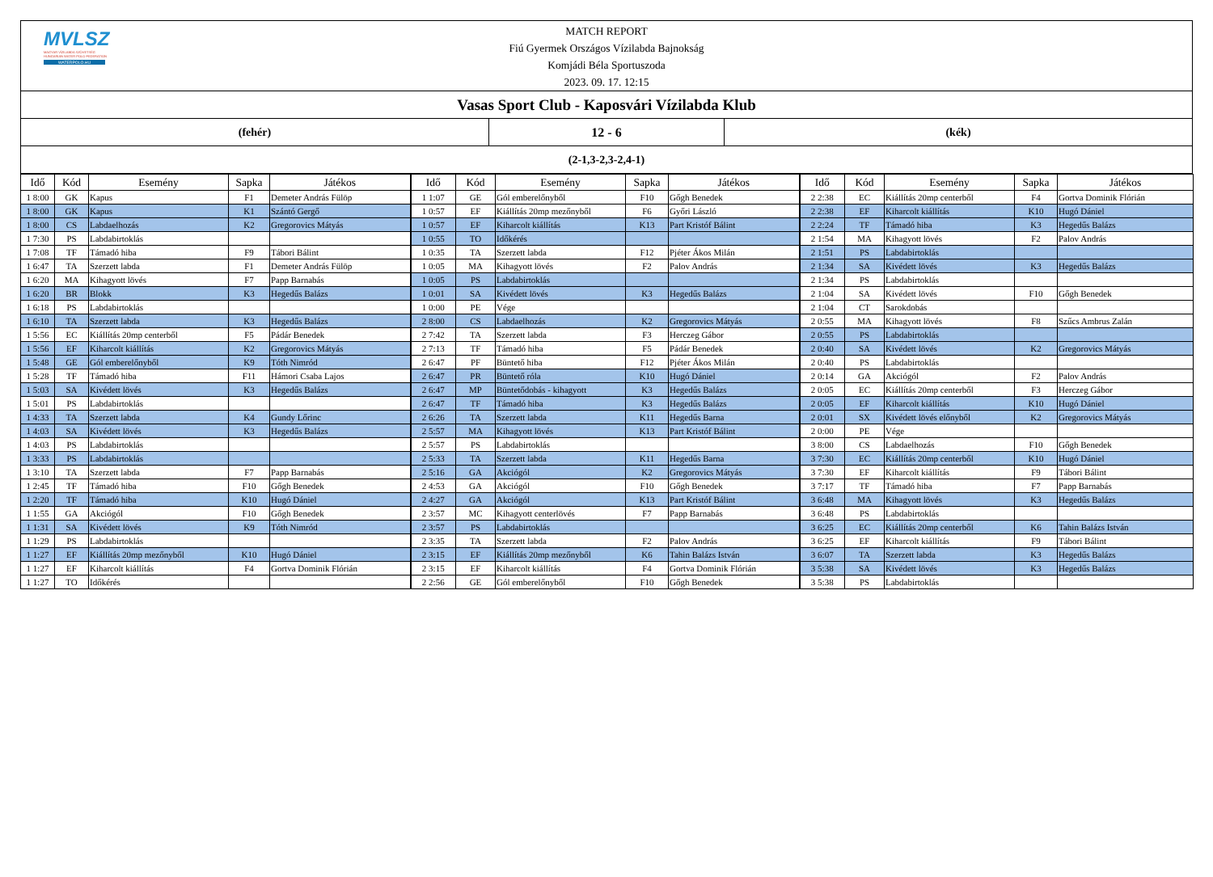MVLSZ
MAGYAR VÍZILABDA SZÖVETSÉG
HUNGARIAN WATER POLO FEDERATION
WATERPOLO.HU
MATCH REPORT
Fiú Gyermek Országos Vízilabda Bajnokság
Komjádi Béla Sportuszoda
2023. 09. 17. 12:15
Vasas Sport Club - Kaposvári Vízilabda Klub
(fehér) 12 - 6 (kék)
(2-1,3-2,3-2,4-1)
| Idő | Kód | Esemény | Sapka | Játékos | Idő | Kód | Esemény | Sapka | Játékos | Idő | Kód | Esemény | Sapka | Játékos |
| --- | --- | --- | --- | --- | --- | --- | --- | --- | --- | --- | --- | --- | --- | --- |
| 1 8:00 | GK | Kapus | F1 | Demeter András Fülöp | 1 1:07 | GE | Gól emberelőnyből | F10 | Gőgh Benedek | 2 2:38 | EC | Kiállítás 20mp centerből | F4 | Gortva Dominik Flórián |
| 1 8:00 | GK | Kapus | K1 | Szántó Gergő | 1 0:57 | EF | Kiállítás 20mp mezőnyből | F6 | Győri László | 2 2:38 | EF | Kiharcolt kiállítás | K10 | Hugó Dániel |
| 1 8:00 | CS | Labdaelhozás | K2 | Gregorovics Mátyás | 1 0:57 | EF | Kiharcolt kiállítás | K13 | Part Kristóf Bálint | 2 2:24 | TF | Támadó hiba | K3 | Hegedűs Balázs |
| 1 7:30 | PS | Labdabirtoklás | | | 1 0:55 | TO | Időkérés | | | 2 1:54 | MA | Kihagyott lövés | F2 | Palov András |
| 1 7:08 | TF | Támadó hiba | F9 | Tábori Bálint | 1 0:35 | TA | Szerzett labda | F12 | Pjéter Ákos Milán | 2 1:51 | PS | Labdabirtoklás | | |
| 1 6:47 | TA | Szerzett labda | F1 | Demeter András Fülöp | 1 0:05 | MA | Kihagyott lövés | F2 | Palov András | 2 1:34 | SA | Kivédett lövés | K3 | Hegedűs Balázs |
| 1 6:20 | MA | Kihagyott lövés | F7 | Papp Barnabás | 1 0:05 | PS | Labdabirtoklás | | | 2 1:34 | PS | Labdabirtoklás | | |
| 1 6:20 | BR | Blokk | K3 | Hegedűs Balázs | 1 0:01 | SA | Kivédett lövés | K3 | Hegedűs Balázs | 2 1:04 | SA | Kivédett lövés | F10 | Gőgh Benedek |
| 1 6:18 | PS | Labdabirtoklás | | | 1 0:00 | PE | Vége | | | 2 1:04 | CT | Sarokdobás | | |
| 1 6:10 | TA | Szerzett labda | K3 | Hegedűs Balázs | 2 8:00 | CS | Labdaelhozás | K2 | Gregorovics Mátyás | 2 0:55 | MA | Kihagyott lövés | F8 | Szűcs Ambrus Zalán |
| 1 5:56 | EC | Kiállítás 20mp centerből | F5 | Pádár Benedek | 2 7:42 | TA | Szerzett labda | F3 | Herczeg Gábor | 2 0:55 | PS | Labdabirtoklás | | |
| 1 5:56 | EF | Kiharcolt kiállítás | K2 | Gregorovics Mátyás | 2 7:13 | TF | Támadó hiba | F5 | Pádár Benedek | 2 0:40 | SA | Kivédett lövés | K2 | Gregorovics Mátyás |
| 1 5:48 | GE | Gól emberelőnyből | K9 | Tóth Nimród | 2 6:47 | PF | Büntető hiba | F12 | Pjéter Ákos Milán | 2 0:40 | PS | Labdabirtoklás | | |
| 1 5:28 | TF | Támadó hiba | F11 | Hámori Csaba Lajos | 2 6:47 | PR | Büntető róla | K10 | Hugó Dániel | 2 0:14 | GA | Akciógól | F2 | Palov András |
| 1 5:03 | SA | Kivédett lövés | K3 | Hegedűs Balázs | 2 6:47 | MP | Büntetődobás - kihagyott | K3 | Hegedűs Balázs | 2 0:05 | EC | Kiállítás 20mp centerből | F3 | Herczeg Gábor |
| 1 5:01 | PS | Labdabirtoklás | | | 2 6:47 | TF | Támadó hiba | K3 | Hegedűs Balázs | 2 0:05 | EF | Kiharcolt kiállítás | K10 | Hugó Dániel |
| 1 4:33 | TA | Szerzett labda | K4 | Gundy Lőrinc | 2 6:26 | TA | Szerzett labda | K11 | Hegedűs Barna | 2 0:01 | SX | Kivédett lövés előnyből | K2 | Gregorovics Mátyás |
| 1 4:03 | SA | Kivédett lövés | K3 | Hegedűs Balázs | 2 5:57 | MA | Kihagyott lövés | K13 | Part Kristóf Bálint | 2 0:00 | PE | Vége | | |
| 1 4:03 | PS | Labdabirtoklás | | | 2 5:57 | PS | Labdabirtoklás | | | 3 8:00 | CS | Labdaelhozás | F10 | Gőgh Benedek |
| 1 3:33 | PS | Labdabirtoklás | | | 2 5:33 | TA | Szerzett labda | K11 | Hegedűs Barna | 3 7:30 | EC | Kiállítás 20mp centerből | K10 | Hugó Dániel |
| 1 3:10 | TA | Szerzett labda | F7 | Papp Barnabás | 2 5:16 | GA | Akciógól | K2 | Gregorovics Mátyás | 3 7:30 | EF | Kiharcolt kiállítás | F9 | Tábori Bálint |
| 1 2:45 | TF | Támadó hiba | F10 | Gőgh Benedek | 2 4:53 | GA | Akciógól | F10 | Gőgh Benedek | 3 7:17 | TF | Támadó hiba | F7 | Papp Barnabás |
| 1 2:20 | TF | Támadó hiba | K10 | Hugó Dániel | 2 4:27 | GA | Akciógól | K13 | Part Kristóf Bálint | 3 6:48 | MA | Kihagyott lövés | K3 | Hegedűs Balázs |
| 1 1:55 | GA | Akciógól | F10 | Gőgh Benedek | 2 3:57 | MC | Kihagyott centerlövés | F7 | Papp Barnabás | 3 6:48 | PS | Labdabirtoklás | | |
| 1 1:31 | SA | Kivédett lövés | K9 | Tóth Nimród | 2 3:57 | PS | Labdabirtoklás | | | 3 6:25 | EC | Kiállítás 20mp centerből | K6 | Tahin Balázs István |
| 1 1:29 | PS | Labdabirtoklás | | | 2 3:35 | TA | Szerzett labda | F2 | Palov András | 3 6:25 | EF | Kiharcolt kiállítás | F9 | Tábori Bálint |
| 1 1:27 | EF | Kiállítás 20mp mezőnyből | K10 | Hugó Dániel | 2 3:15 | EF | Kiállítás 20mp mezőnyből | K6 | Tahin Balázs István | 3 6:07 | TA | Szerzett labda | K3 | Hegedűs Balázs |
| 1 1:27 | EF | Kiharcolt kiállítás | F4 | Gortva Dominik Flórián | 2 3:15 | EF | Kiharcolt kiállítás | F4 | Gortva Dominik Flórián | 3 5:38 | SA | Kivédett lövés | K3 | Hegedűs Balázs |
| 1 1:27 | TO | Időkérés | | | 2 2:56 | GE | Gól emberelőnyből | F10 | Gőgh Benedek | 3 5:38 | PS | Labdabirtoklás | | |